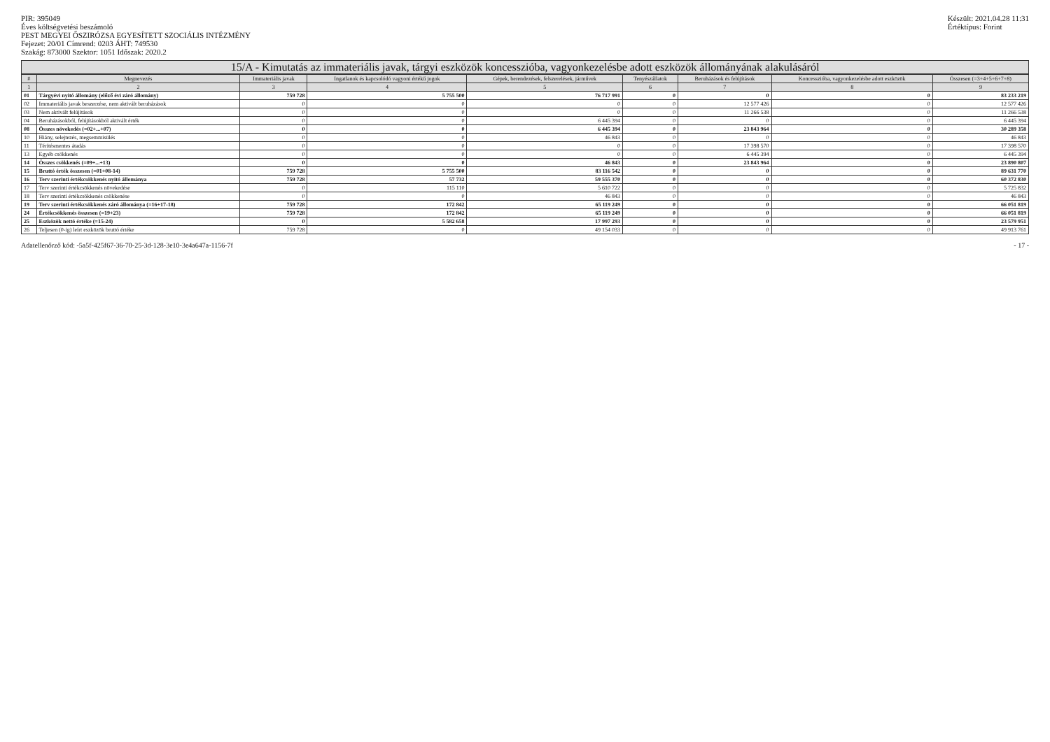PIR: 395049
Éves költségvetési beszámoló
PEST MEGYEI ŐSZIRÓZSA EGYESÍTETT SZOCIÁLIS INTÉZMÉNY
Fejezet: 20/01 Címrend: 0203 ÁHT: 749530
Szakág: 873000 Szektor: 1051 Időszak: 2020.2
Készült: 2021.04.28 11:31
Értéktípus: Forint
15/A - Kimutatás az immateriális javak, tárgyi eszközök koncesszióba, vagyonkezelésbe adott eszközök állományának alakulásáról
| # | Megnevezés | Immateriális javak | Ingatlanok és kapcsolódó vagyoni értékű jogok | Gépek, berendezések, felszerelések, járművek | Tenyészállatok | Beruházások és felújítások | Koncesszióba, vagyonkezelésbe adott eszközök | Összesen (=3+4+5+6+7+8) |
| --- | --- | --- | --- | --- | --- | --- | --- | --- |
| 1 | 2 | 3 | 4 | 5 | 6 | 7 | 8 | 9 |
| 01 | Tárgyévi nyitó állomány (előző évi záró állomány) | 759 728 | 5 755 500 | 76 717 991 | 0 | 0 | 0 | 83 233 219 |
| 02 | Immateriális javak beszerzése, nem aktivált beruházások | 0 | 0 | 0 | 0 | 12 577 426 | 0 | 12 577 426 |
| 03 | Nem aktivált felújítások | 0 | 0 | 0 | 0 | 11 266 538 | 0 | 11 266 538 |
| 04 | Beruházásokból, felújításokból aktivált érték | 0 | 0 | 6 445 394 | 0 | 0 | 0 | 6 445 394 |
| 08 | Összes növekedés (=02+...+07) | 0 | 0 | 6 445 394 | 0 | 23 843 964 | 0 | 30 289 358 |
| 10 | Hiány, selejtezés, megsemmisülés | 0 | 0 | 46 843 | 0 | 0 | 0 | 46 843 |
| 11 | Térítésmentes átadás | 0 | 0 | 0 | 0 | 17 398 570 | 0 | 17 398 570 |
| 13 | Egyéb csökkenés | 0 | 0 | 0 | 0 | 6 445 394 | 0 | 6 445 394 |
| 14 | Összes csökkenés (=09+...+13) | 0 | 0 | 46 843 | 0 | 23 843 964 | 0 | 23 890 807 |
| 15 | Bruttó érték összesen (=01+08-14) | 759 728 | 5 755 500 | 83 116 542 | 0 | 0 | 0 | 89 631 770 |
| 16 | Terv szerinti értékcsökkenés nyitó állománya | 759 728 | 57 732 | 59 555 370 | 0 | 0 | 0 | 60 372 830 |
| 17 | Terv szerinti értékcsökkenés növekedése | 0 | 115 110 | 5 610 722 | 0 | 0 | 0 | 5 725 832 |
| 18 | Terv szerinti értékcsökkenés csökkenése | 0 | 0 | 46 843 | 0 | 0 | 0 | 46 843 |
| 19 | Terv szerinti értékcsökkenés záró állománya (=16+17-18) | 759 728 | 172 842 | 65 119 249 | 0 | 0 | 0 | 66 051 819 |
| 24 | Értékcsökkenés összesen (=19+23) | 759 728 | 172 842 | 65 119 249 | 0 | 0 | 0 | 66 051 819 |
| 25 | Eszközök nettó értéke (=15-24) | 0 | 5 582 658 | 17 997 293 | 0 | 0 | 0 | 23 579 951 |
| 26 | Teljesen (0-ig) leírt eszközök bruttó értéke | 759 728 | 0 | 49 154 033 | 0 | 0 | 0 | 49 913 761 |
Adatellenőrző kód: -5a5f-425f67-36-70-25-3d-128-3e10-3e4a647a-1156-7f
- 17 -